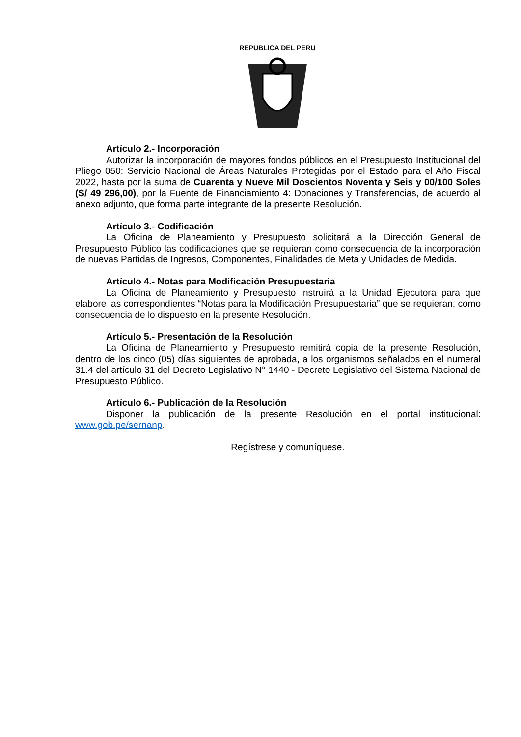REPUBLICA DEL PERU
Artículo 2.- Incorporación
Autorizar la incorporación de mayores fondos públicos en el Presupuesto Institucional del Pliego 050: Servicio Nacional de Áreas Naturales Protegidas por el Estado para el Año Fiscal 2022, hasta por la suma de Cuarenta y Nueve Mil Doscientos Noventa y Seis y 00/100 Soles (S/ 49 296,00), por la Fuente de Financiamiento 4: Donaciones y Transferencias, de acuerdo al anexo adjunto, que forma parte integrante de la presente Resolución.
Artículo 3.- Codificación
La Oficina de Planeamiento y Presupuesto solicitará a la Dirección General de Presupuesto Público las codificaciones que se requieran como consecuencia de la incorporación de nuevas Partidas de Ingresos, Componentes, Finalidades de Meta y Unidades de Medida.
Artículo 4.- Notas para Modificación Presupuestaria
La Oficina de Planeamiento y Presupuesto instruirá a la Unidad Ejecutora para que elabore las correspondientes “Notas para la Modificación Presupuestaria” que se requieran, como consecuencia de lo dispuesto en la presente Resolución.
Artículo 5.- Presentación de la Resolución
La Oficina de Planeamiento y Presupuesto remitirá copia de la presente Resolución, dentro de los cinco (05) días siguientes de aprobada, a los organismos señalados en el numeral 31.4 del artículo 31 del Decreto Legislativo N° 1440 - Decreto Legislativo del Sistema Nacional de Presupuesto Público.
Artículo 6.- Publicación de la Resolución
Disponer la publicación de la presente Resolución en el portal institucional: www.gob.pe/sernanp.
Regístrese y comuníquese.